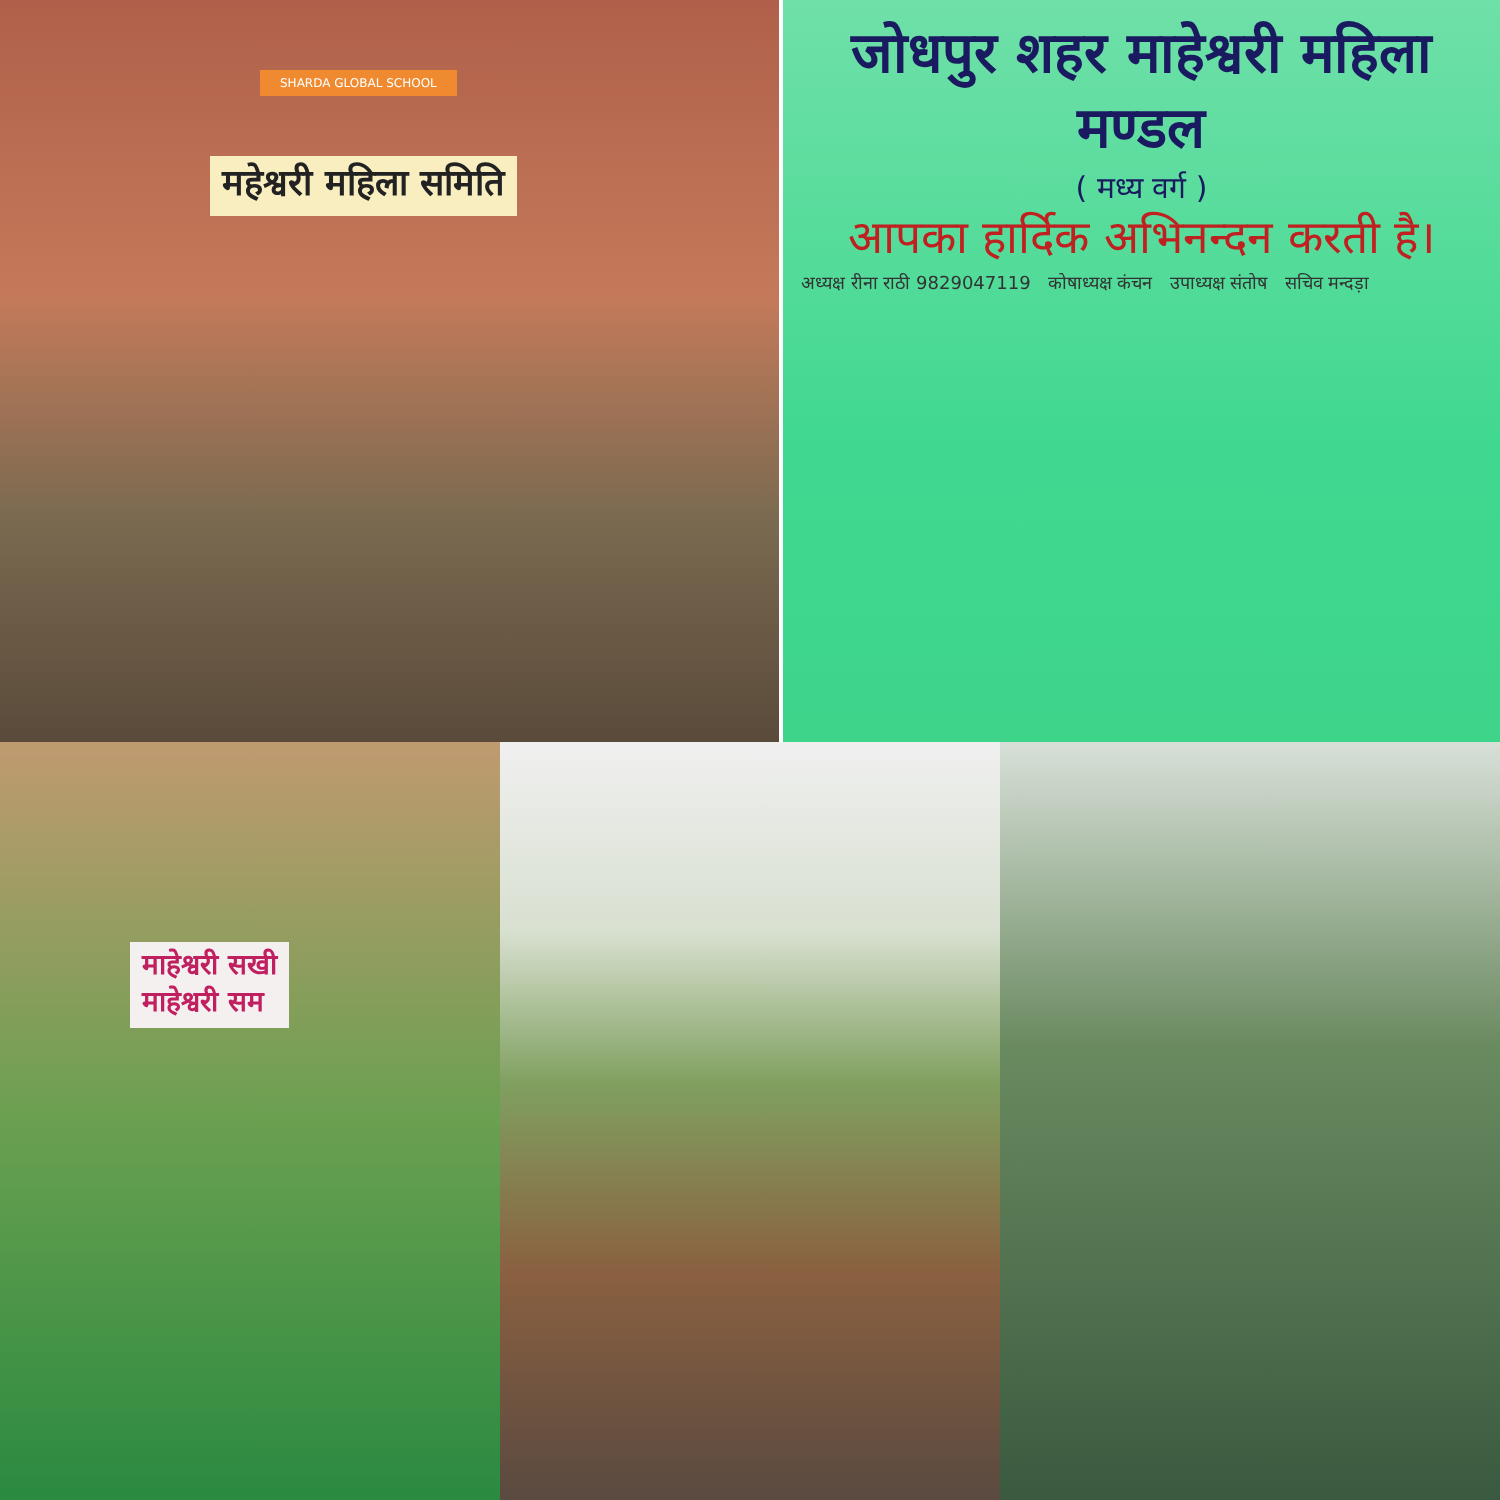SHARDA GLOBAL SCHOOL
महेश्वरी महिला समिति
जोधपुर शहर माहेश्वरी महिला मण्डल
( मध्य वर्ग )
आपका हार्दिक अभिनन्दन करती है।
अध्यक्ष रीना राठी 9829047119 कोषाध्यक्ष कंचन उपाध्यक्ष संतोष सचिव मन्दड़ा
माहेश्वरी सखी
माहेश्वरी सम